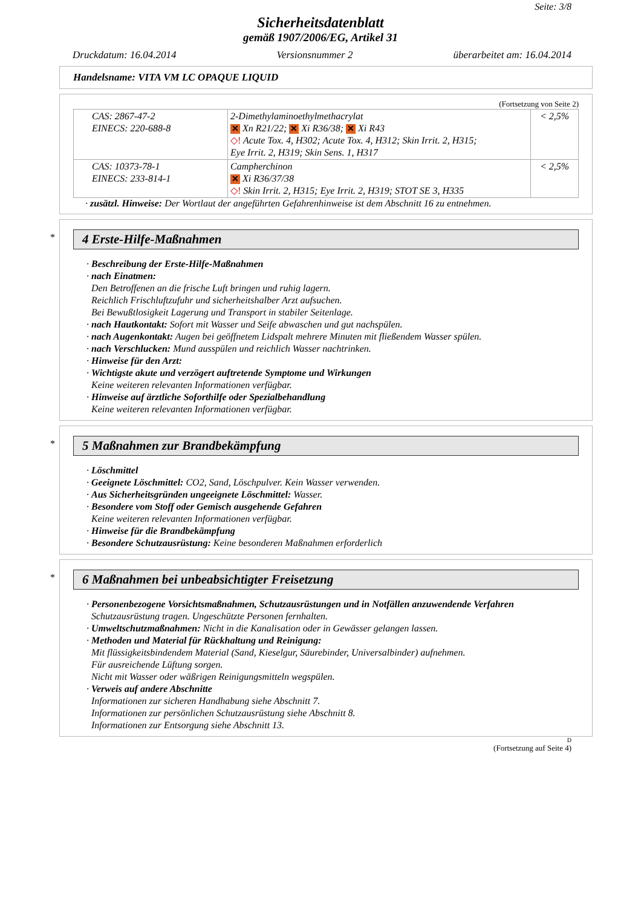Seite: 3/8
Sicherheitsdatenblatt
gemäß 1907/2006/EG, Artikel 31
Druckdatum: 16.04.2014 Versionsnummer 2 überarbeitet am: 16.04.2014
Handelsname: VITA VM LC OPAQUE LIQUID
(Fortsetzung von Seite 2)
| CAS: 2867-47-2 EINECS: 220-688-8 | 2-Dimethylaminoethylmethacrylat ✕ Xn R21/22; ✕ Xi R36/38; ✕ Xi R43 ◇! Acute Tox. 4, H302; Acute Tox. 4, H312; Skin Irrit. 2, H315; Eye Irrit. 2, H319; Skin Sens. 1, H317 | < 2,5% |
| CAS: 10373-78-1 EINECS: 233-814-1 | Campherchinon ✕ Xi R36/37/38 ◇! Skin Irrit. 2, H315; Eye Irrit. 2, H319; STOT SE 3, H335 | < 2,5% |
· zusätzl. Hinweise: Der Wortlaut der angeführten Gefahrenhinweise ist dem Abschnitt 16 zu entnehmen.
*
4 Erste-Hilfe-Maßnahmen
· Beschreibung der Erste-Hilfe-Maßnahmen
· nach Einatmen:
Den Betroffenen an die frische Luft bringen und ruhig lagern.
Reichlich Frischluftzufuhr und sicherheitshalber Arzt aufsuchen.
Bei Bewußtlosigkeit Lagerung und Transport in stabiler Seitenlage.
· nach Hautkontakt: Sofort mit Wasser und Seife abwaschen und gut nachspülen.
· nach Augenkontakt: Augen bei geöffnetem Lidspalt mehrere Minuten mit fließendem Wasser spülen.
· nach Verschlucken: Mund ausspülen und reichlich Wasser nachtrinken.
· Hinweise für den Arzt:
· Wichtigste akute und verzögert auftretende Symptome und Wirkungen
Keine weiteren relevanten Informationen verfügbar.
· Hinweise auf ärztliche Soforthilfe oder Spezialbehandlung
Keine weiteren relevanten Informationen verfügbar.
*
5 Maßnahmen zur Brandbekämpfung
· Löschmittel
· Geeignete Löschmittel: CO2, Sand, Löschpulver. Kein Wasser verwenden.
· Aus Sicherheitsgründen ungeeignete Löschmittel: Wasser.
· Besondere vom Stoff oder Gemisch ausgehende Gefahren
Keine weiteren relevanten Informationen verfügbar.
· Hinweise für die Brandbekämpfung
· Besondere Schutzausrüstung: Keine besonderen Maßnahmen erforderlich
*
6 Maßnahmen bei unbeabsichtigter Freisetzung
· Personenbezogene Vorsichtsmaßnahmen, Schutzausrüstungen und in Notfällen anzuwendende Verfahren
Schutzausrüstung tragen. Ungeschützte Personen fernhalten.
· Umweltschutzmaßnahmen: Nicht in die Kanalisation oder in Gewässer gelangen lassen.
· Methoden und Material für Rückhaltung und Reinigung:
Mit flüssigkeitsbindendem Material (Sand, Kieselgur, Säurebinder, Universalbinder) aufnehmen.
Für ausreichende Lüftung sorgen.
Nicht mit Wasser oder wäßrigen Reinigungsmitteln wegspülen.
· Verweis auf andere Abschnitte
Informationen zur sicheren Handhabung siehe Abschnitt 7.
Informationen zur persönlichen Schutzausrüstung siehe Abschnitt 8.
Informationen zur Entsorgung siehe Abschnitt 13.
D
(Fortsetzung auf Seite 4)